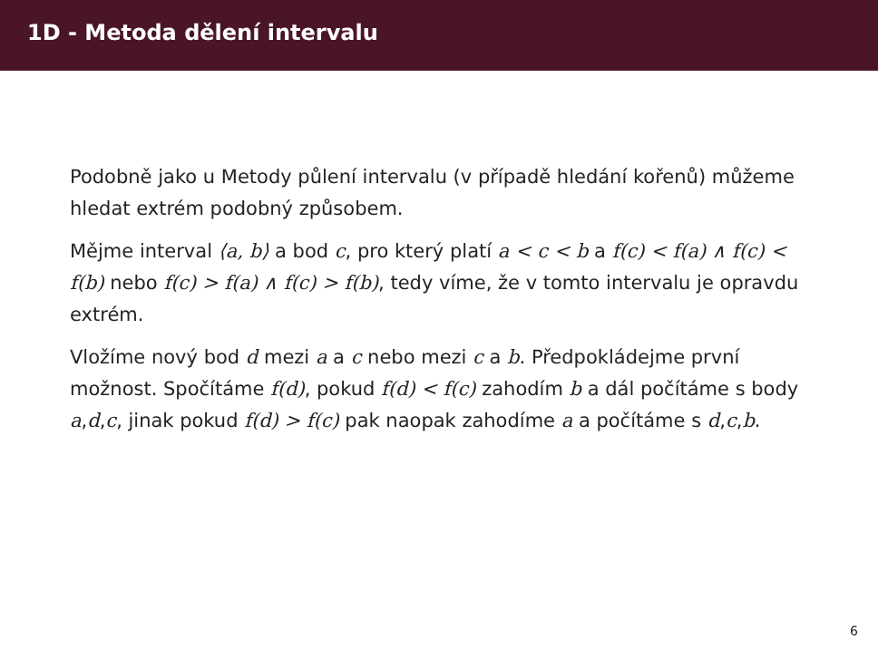1D - Metoda dělení intervalu
Podobně jako u Metody půlení intervalu (v případě hledání kořenů) můžeme hledat extrém podobný způsobem.
Mějme interval ⟨a, b⟩ a bod c, pro který platí a < c < b a f(c) < f(a) ∧ f(c) < f(b) nebo f(c) > f(a) ∧ f(c) > f(b), tedy víme, že v tomto intervalu je opravdu extrém.
Vložíme nový bod d mezi a a c nebo mezi c a b. Předpokládejme první možnost. Spočítáme f(d), pokud f(d) < f(c) zahodím b a dál počítáme s body a,d,c, jinak pokud f(d) > f(c) pak naopak zahodíme a a počítáme s d,c,b.
6